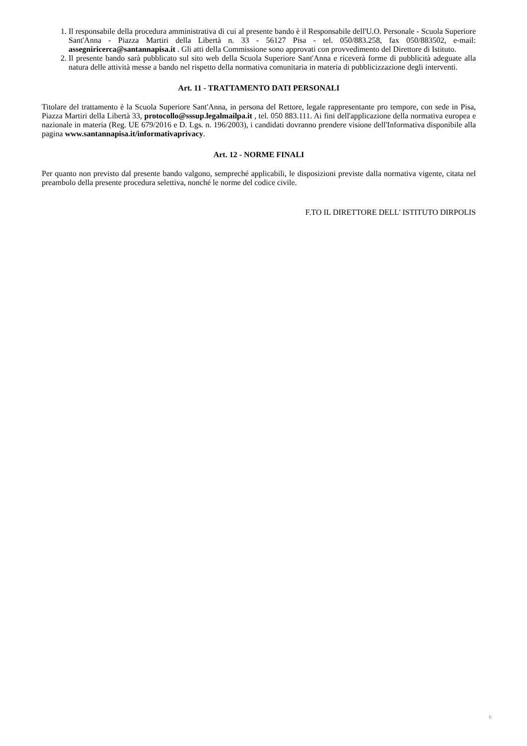1. Il responsabile della procedura amministrativa di cui al presente bando è il Responsabile dell'U.O. Personale - Scuola Superiore Sant'Anna - Piazza Martiri della Libertà n. 33 - 56127 Pisa - tel. 050/883.258, fax 050/883502, e-mail: assegniricerca@santannapisa.it . Gli atti della Commissione sono approvati con provvedimento del Direttore di Istituto.
2. Il presente bando sarà pubblicato sul sito web della Scuola Superiore Sant'Anna e riceverà forme di pubblicità adeguate alla natura delle attività messe a bando nel rispetto della normativa comunitaria in materia di pubblicizzazione degli interventi.
Art. 11 - TRATTAMENTO DATI PERSONALI
Titolare del trattamento è la Scuola Superiore Sant'Anna, in persona del Rettore, legale rappresentante pro tempore, con sede in Pisa, Piazza Martiri della Libertà 33, protocollo@sssup.legalmailpa.it , tel. 050 883.111. Ai fini dell'applicazione della normativa europea e nazionale in materia (Reg. UE 679/2016 e D. Lgs. n. 196/2003), i candidati dovranno prendere visione dell'Informativa disponibile alla pagina www.santannapisa.it/informativaprivacy.
Art. 12 - NORME FINALI
Per quanto non previsto dal presente bando valgono, sempreché applicabili, le disposizioni previste dalla normativa vigente, citata nel preambolo della presente procedura selettiva, nonché le norme del codice civile.
F.TO IL DIRETTORE DELL' ISTITUTO DIRPOLIS
6